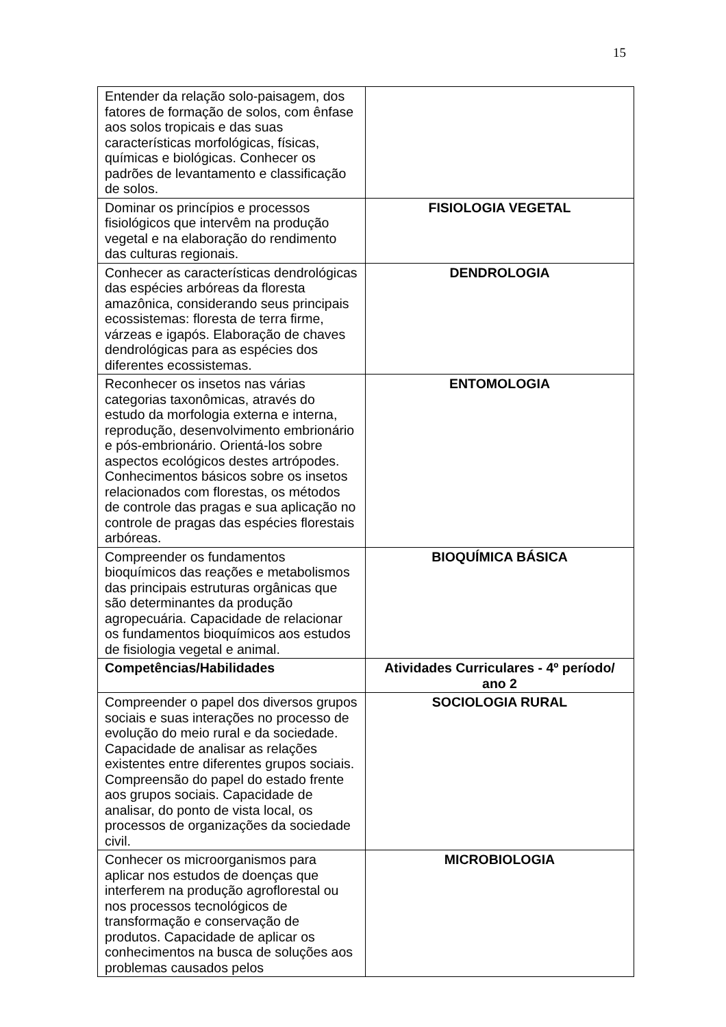15
| Entender da relação solo-paisagem, dos fatores de formação de solos, com ênfase aos solos tropicais e das suas características morfológicas, físicas, químicas e biológicas. Conhecer os padrões de levantamento e classificação de solos. | |
| Dominar os princípios e processos fisiológicos que intervêm na produção vegetal e na elaboração do rendimento das culturas regionais. | FISIOLOGIA VEGETAL |
| Conhecer as características dendrológicas das espécies arbóreas da floresta amazônica, considerando seus principais ecossistemas: floresta de terra firme, várzeas e igapós. Elaboração de chaves dendrológicas para as espécies dos diferentes ecossistemas. | DENDROLOGIA |
| Reconhecer os insetos nas várias categorias taxonômicas, através do estudo da morfologia externa e interna, reprodução, desenvolvimento embrionário e pós-embrionário. Orientá-los sobre aspectos ecológicos destes artrópodes. Conhecimentos básicos sobre os insetos relacionados com florestas, os métodos de controle das pragas e sua aplicação no controle de pragas das espécies florestais arbóreas. | ENTOMOLOGIA |
| Compreender os fundamentos bioquímicos das reações e metabolismos das principais estruturas orgânicas que são determinantes da produção agropecuária. Capacidade de relacionar os fundamentos bioquímicos aos estudos de fisiologia vegetal e animal. | BIOQUÍMICA BÁSICA |
| Competências/Habilidades | Atividades Curriculares - 4º período/ ano 2 |
| Compreender o papel dos diversos grupos sociais e suas interações no processo de evolução do meio rural e da sociedade. Capacidade de analisar as relações existentes entre diferentes grupos sociais. Compreensão do papel do estado frente aos grupos sociais. Capacidade de analisar, do ponto de vista local, os processos de organizações da sociedade civil. | SOCIOLOGIA RURAL |
| Conhecer os microorganismos para aplicar nos estudos de doenças que interferem na produção agroflorestal ou nos processos tecnológicos de transformação e conservação de produtos. Capacidade de aplicar os conhecimentos na busca de soluções aos problemas causados pelos | MICROBIOLOGIA |